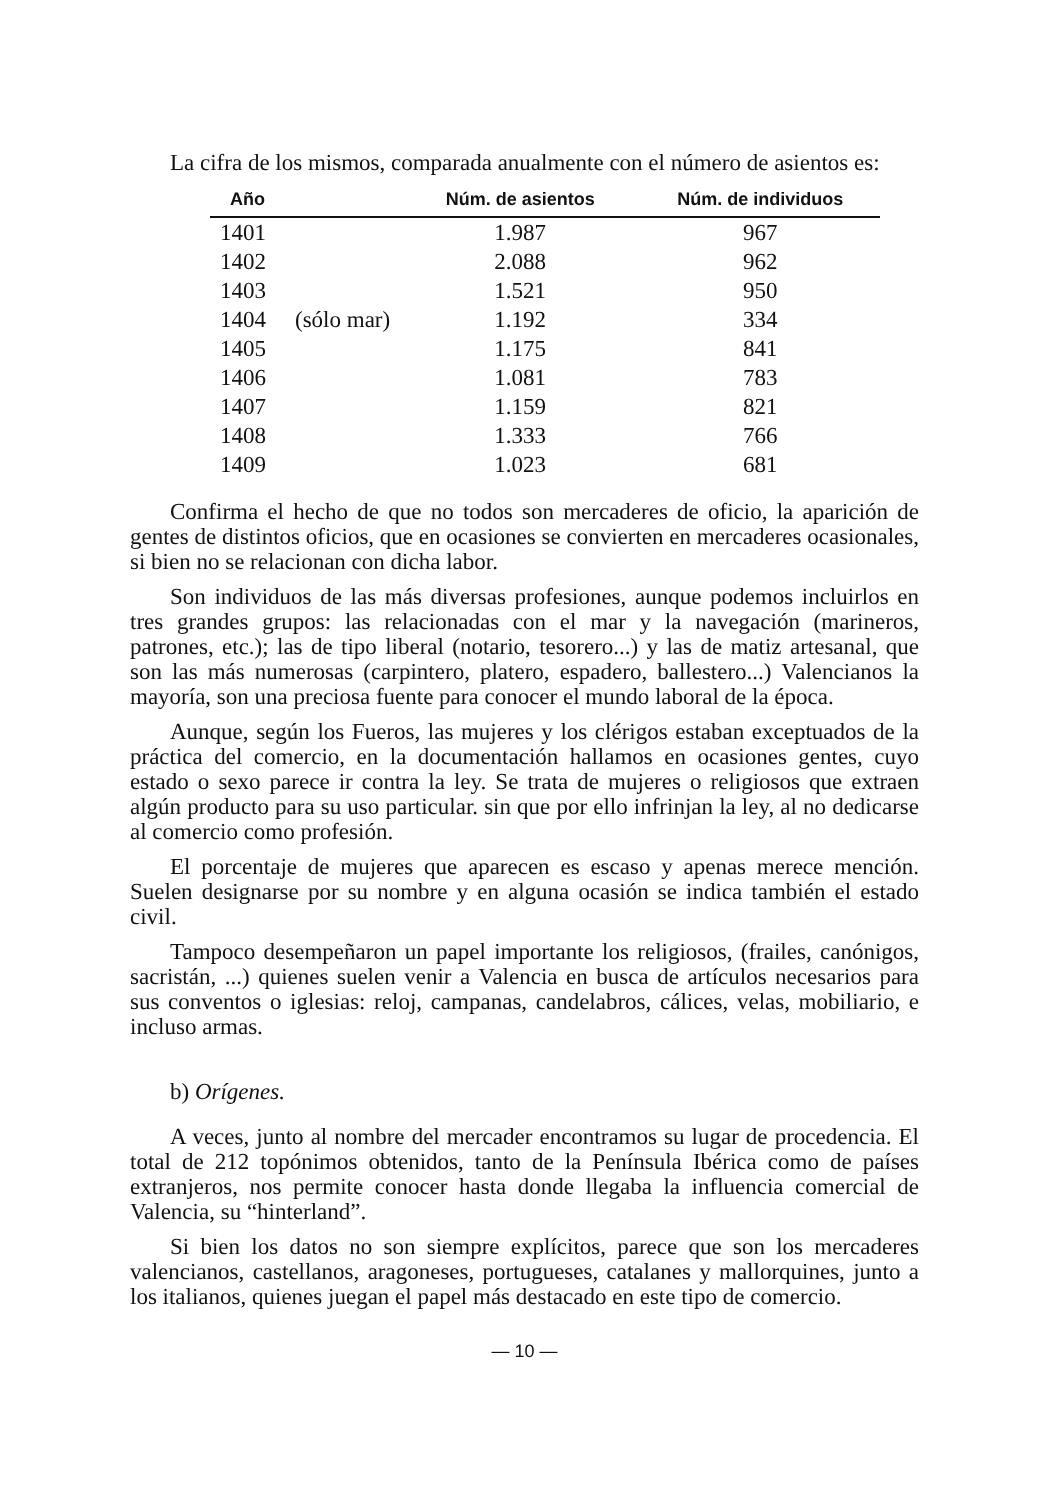La cifra de los mismos, comparada anualmente con el número de asientos es:
| Año | | Núm. de asientos | Núm. de individuos |
| --- | --- | --- | --- |
| 1401 | | 1.987 | 967 |
| 1402 | | 2.088 | 962 |
| 1403 | | 1.521 | 950 |
| 1404 | (sólo mar) | 1.192 | 334 |
| 1405 | | 1.175 | 841 |
| 1406 | | 1.081 | 783 |
| 1407 | | 1.159 | 821 |
| 1408 | | 1.333 | 766 |
| 1409 | | 1.023 | 681 |
Confirma el hecho de que no todos son mercaderes de oficio, la aparición de gentes de distintos oficios, que en ocasiones se convierten en mercaderes ocasionales, si bien no se relacionan con dicha labor.
Son individuos de las más diversas profesiones, aunque podemos incluirlos en tres grandes grupos: las relacionadas con el mar y la navegación (marineros, patrones, etc.); las de tipo liberal (notario, tesorero...) y las de matiz artesanal, que son las más numerosas (carpintero, platero, espadero, ballestero...) Valencianos la mayoría, son una preciosa fuente para conocer el mundo laboral de la época.
Aunque, según los Fueros, las mujeres y los clérigos estaban exceptuados de la práctica del comercio, en la documentación hallamos en ocasiones gentes, cuyo estado o sexo parece ir contra la ley. Se trata de mujeres o religiosos que extraen algún producto para su uso particular. sin que por ello infrinjan la ley, al no dedicarse al comercio como profesión.
El porcentaje de mujeres que aparecen es escaso y apenas merece mención. Suelen designarse por su nombre y en alguna ocasión se indica también el estado civil.
Tampoco desempeñaron un papel importante los religiosos, (frailes, canónigos, sacristán, ...) quienes suelen venir a Valencia en busca de artículos necesarios para sus conventos o iglesias: reloj, campanas, candelabros, cálices, velas, mobiliario, e incluso armas.
b) Orígenes.
A veces, junto al nombre del mercader encontramos su lugar de procedencia. El total de 212 topónimos obtenidos, tanto de la Península Ibérica como de países extranjeros, nos permite conocer hasta donde llegaba la influencia comercial de Valencia, su “hinterland”.
Si bien los datos no son siempre explícitos, parece que son los mercaderes valencianos, castellanos, aragoneses, portugueses, catalanes y mallorquines, junto a los italianos, quienes juegan el papel más destacado en este tipo de comercio.
— 10 —